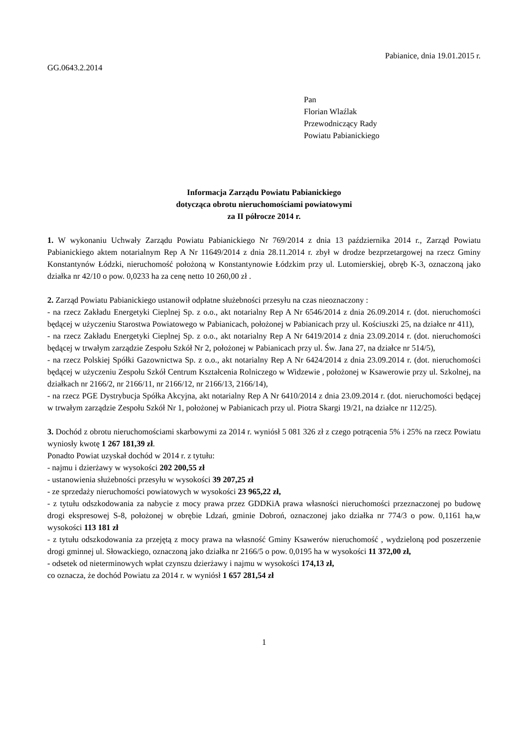Pabianice, dnia 19.01.2015 r.
GG.0643.2.2014
Pan
Florian Wlaźlak
Przewodniczący Rady
Powiatu Pabianickiego
Informacja Zarządu Powiatu Pabianickiego
dotycząca obrotu nieruchomościami powiatowymi
za II półrocze 2014 r.
1. W wykonaniu Uchwały Zarządu Powiatu Pabianickiego Nr 769/2014 z dnia 13 października 2014 r., Zarząd Powiatu Pabianickiego aktem notarialnym Rep A Nr 11649/2014 z dnia 28.11.2014 r. zbył w drodze bezprzetargowej na rzecz Gminy Konstantynów Łódzki, nieruchomość położoną w Konstantynowie Łódzkim przy ul. Lutomierskiej, obręb K-3, oznaczoną jako działka nr 42/10 o pow. 0,0233 ha za cenę netto 10 260,00 zł .
2. Zarząd Powiatu Pabianickiego ustanowił odpłatne służebności przesyłu na czas nieoznaczony :
- na rzecz Zakładu Energetyki Cieplnej Sp. z o.o., akt notarialny Rep A Nr 6546/2014 z dnia 26.09.2014 r. (dot. nieruchomości będącej w użyczeniu Starostwa Powiatowego w Pabianicach, położonej w Pabianicach przy ul. Kościuszki 25, na działce nr 411),
- na rzecz Zakładu Energetyki Cieplnej Sp. z o.o., akt notarialny Rep A Nr 6419/2014 z dnia 23.09.2014 r. (dot. nieruchomości będącej w trwałym zarządzie Zespołu Szkół Nr 2, położonej w Pabianicach przy ul. Św. Jana 27, na działce nr 514/5),
- na rzecz Polskiej Spółki Gazownictwa Sp. z o.o., akt notarialny Rep A Nr 6424/2014 z dnia 23.09.2014 r. (dot. nieruchomości będącej w użyczeniu Zespołu Szkół Centrum Kształcenia Rolniczego w Widzewie , położonej w Ksawerowie przy ul. Szkolnej, na działkach nr 2166/2, nr 2166/11, nr 2166/12, nr 2166/13, 2166/14),
- na rzecz PGE Dystrybucja Spółka Akcyjna, akt notarialny Rep A Nr 6410/2014 z dnia 23.09.2014 r. (dot. nieruchomości będącej w trwałym zarządzie Zespołu Szkół Nr 1, położonej w Pabianicach przy ul. Piotra Skargi 19/21, na działce nr 112/25).
3. Dochód z obrotu nieruchomościami skarbowymi za 2014 r. wyniósł 5 081 326 zł z czego potrącenia 5% i 25% na rzecz Powiatu wyniosły kwotę 1 267 181,39 zł.
Ponadto Powiat uzyskał dochód w 2014 r. z tytułu:
- najmu i dzierżawy w wysokości 202 200,55 zł
- ustanowienia służebności przesyłu w wysokości 39 207,25 zł
- ze sprzedaży nieruchomości powiatowych w wysokości 23 965,22 zł,
- z tytułu odszkodowania za nabycie z mocy prawa przez GDDKiA prawa własności nieruchomości przeznaczonej po budowę drogi ekspresowej S-8, położonej w obrębie Ldzań, gminie Dobroń, oznaczonej jako działka nr 774/3 o pow. 0,1161 ha,w wysokości 113 181 zł
- z tytułu odszkodowania za przejętą z mocy prawa na własność Gminy Ksawerów nieruchomość , wydzieloną pod poszerzenie drogi gminnej ul. Słowackiego, oznaczoną jako działka nr 2166/5 o pow. 0,0195 ha w wysokości 11 372,00 zł,
- odsetek od nieterminowych wpłat czynszu dzierżawy i najmu w wysokości 174,13 zł,
co oznacza, że dochód Powiatu za 2014 r. w wyniósł 1 657 281,54 zł
1